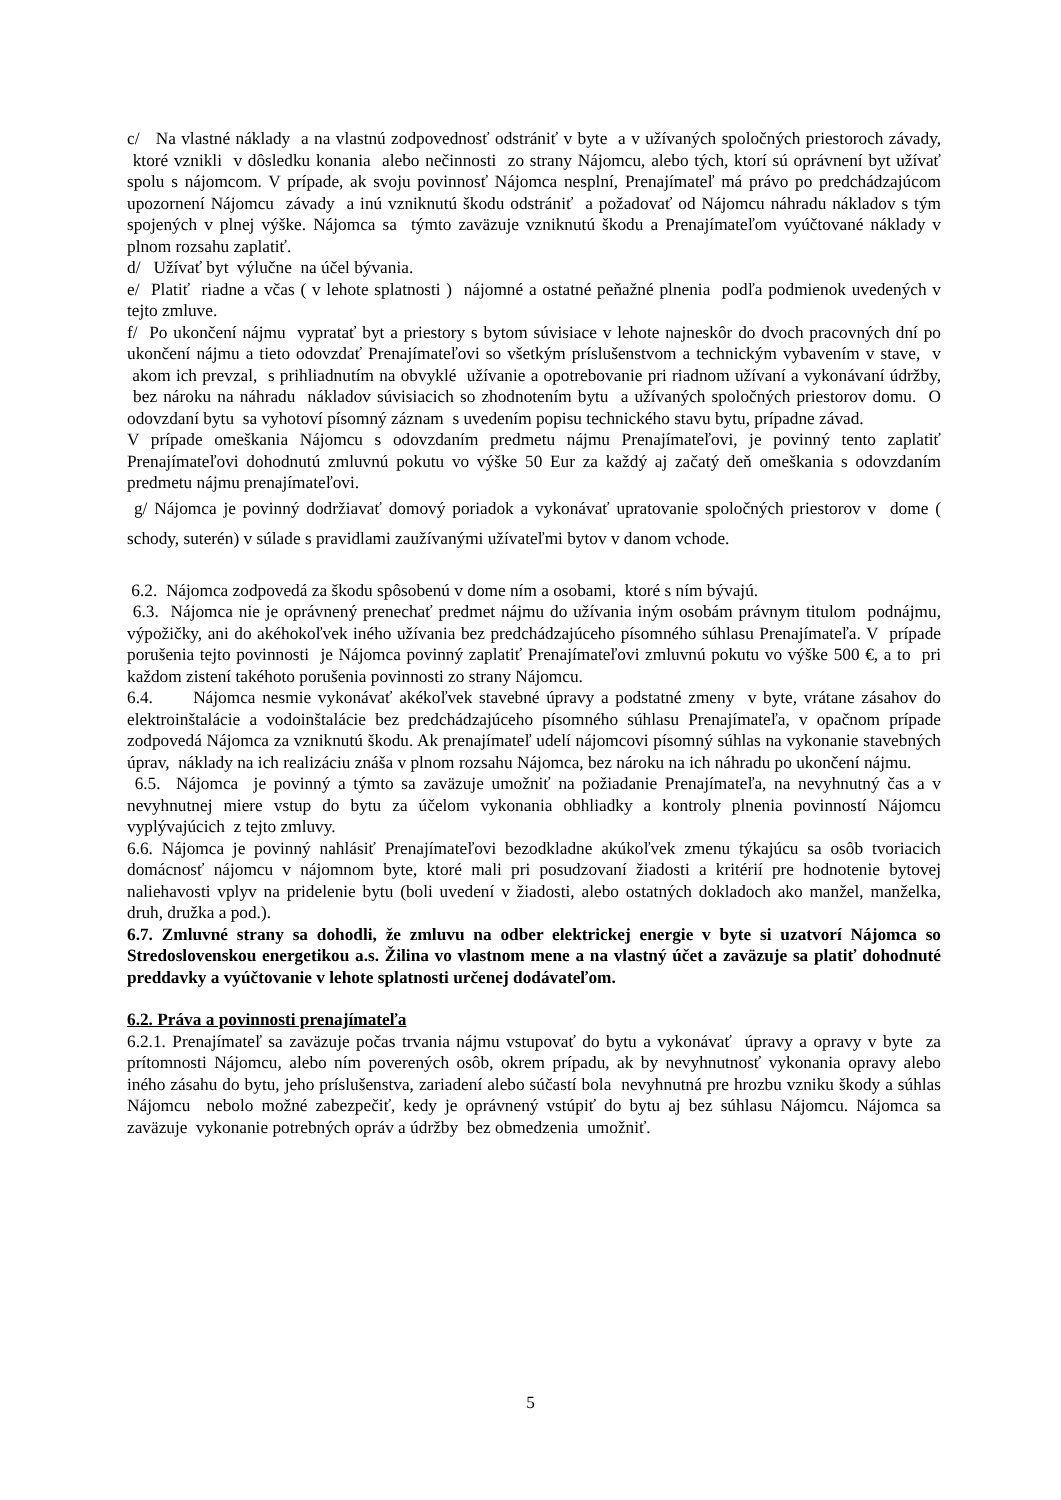c/ Na vlastné náklady a na vlastnú zodpovednosť odstrániť v byte a v užívaných spoločných priestoroch závady, ktoré vznikli v dôsledku konania alebo nečinnosti zo strany Nájomcu, alebo tých, ktorí sú oprávnení byt užívať spolu s nájomcom. V prípade, ak svoju povinnosť Nájomca nesplní, Prenajímateľ má právo po predchádzajúcom upozornení Nájomcu závady a inú vzniknutú škodu odstrániť a požadovať od Nájomcu náhradu nákladov s tým spojených v plnej výške. Nájomca sa týmto zaväzuje vzniknutú škodu a Prenajímateľom vyúčtované náklady v plnom rozsahu zaplatiť.
d/ Užívať byt výlučne na účel bývania.
e/ Platiť riadne a včas ( v lehote splatnosti ) nájomné a ostatné peňažné plnenia podľa podmienok uvedených v tejto zmluve.
f/ Po ukončení nájmu vypratať byt a priestory s bytom súvisiace v lehote najneskôr do dvoch pracovných dní po ukončení nájmu a tieto odovzdať Prenajímateľovi so všetkým príslušenstvom a technickým vybavením v stave, v akom ich prevzal, s prihliadnutím na obvyklé užívanie a opotrebovanie pri riadnom užívaní a vykonávaní údržby, bez nároku na náhradu nákladov súvisiacich so zhodnotením bytu a užívaných spoločných priestorov domu. O odovzdaní bytu sa vyhotoví písomný záznam s uvedením popisu technického stavu bytu, prípadne závad.
V prípade omeškania Nájomcu s odovzdaním predmetu nájmu Prenajímateľovi, je povinný tento zaplatiť Prenajímateľovi dohodnutú zmluvnú pokutu vo výške 50 Eur za každý aj začatý deň omeškania s odovzdaním predmetu nájmu prenajímateľovi.
g/ Nájomca je povinný dodržiavať domový poriadok a vykonávať upratovanie spoločných priestorov v dome ( schody, suterén) v súlade s pravidlami zaužívanými užívateľmi bytov v danom vchode.
6.2. Nájomca zodpovedá za škodu spôsobenú v dome ním a osobami, ktoré s ním bývajú.
6.3. Nájomca nie je oprávnený prenechať predmet nájmu do užívania iným osobám právnym titulom podnájmu, výpožičky, ani do akéhokoľvek iného užívania bez predchádzajúceho písomného súhlasu Prenajímateľa. V prípade porušenia tejto povinnosti je Nájomca povinný zaplatiť Prenajímateľovi zmluvnú pokutu vo výške 500 €, a to pri každom zistení takéhoto porušenia povinnosti zo strany Nájomcu.
6.4. Nájomca nesmie vykonávať akékoľvek stavebné úpravy a podstatné zmeny v byte, vrátane zásahov do elektroinštalácie a vodoinštalácie bez predchádzajúceho písomného súhlasu Prenajímateľa, v opačnom prípade zodpovedá Nájomca za vzniknutú škodu. Ak prenajímateľ udelí nájomcovi písomný súhlas na vykonanie stavebných úprav, náklady na ich realizáciu znáša v plnom rozsahu Nájomca, bez nároku na ich náhradu po ukončení nájmu.
6.5. Nájomca je povinný a týmto sa zaväzuje umožniť na požiadanie Prenajímateľa, na nevyhnutný čas a v nevyhnutnej miere vstup do bytu za účelom vykonania obhliadky a kontroly plnenia povinností Nájomcu vyplývajúcich z tejto zmluvy.
6.6. Nájomca je povinný nahlásiť Prenajímateľovi bezodkladne akúkoľvek zmenu týkajúcu sa osôb tvoriacich domácnosť nájomcu v nájomnom byte, ktoré mali pri posudzovaní žiadosti a kritérií pre hodnotenie bytovej naliehavosti vplyv na pridelenie bytu (boli uvedení v žiadosti, alebo ostatných dokladoch ako manžel, manželka, druh, družka a pod.).
6.7. Zmluvné strany sa dohodli, že zmluvu na odber elektrickej energie v byte si uzatvorí Nájomca so Stredoslovenskou energetikou a.s. Žilina vo vlastnom mene a na vlastný účet a zaväzuje sa platiť dohodnuté preddavky a vyúčtovanie v lehote splatnosti určenej dodávateľom.
6.2. Práva a povinnosti prenajímateľa
6.2.1. Prenajímateľ sa zaväzuje počas trvania nájmu vstupovať do bytu a vykonávať úpravy a opravy v byte za prítomnosti Nájomcu, alebo ním poverených osôb, okrem prípadu, ak by nevyhnutnosť vykonania opravy alebo iného zásahu do bytu, jeho príslušenstva, zariadení alebo súčastí bola nevyhnutná pre hrozbu vzniku škody a súhlas Nájomcu nebolo možné zabezpečiť, kedy je oprávnený vstúpiť do bytu aj bez súhlasu Nájomcu. Nájomca sa zaväzuje vykonanie potrebných opráv a údržby bez obmedzenia umožniť.
5